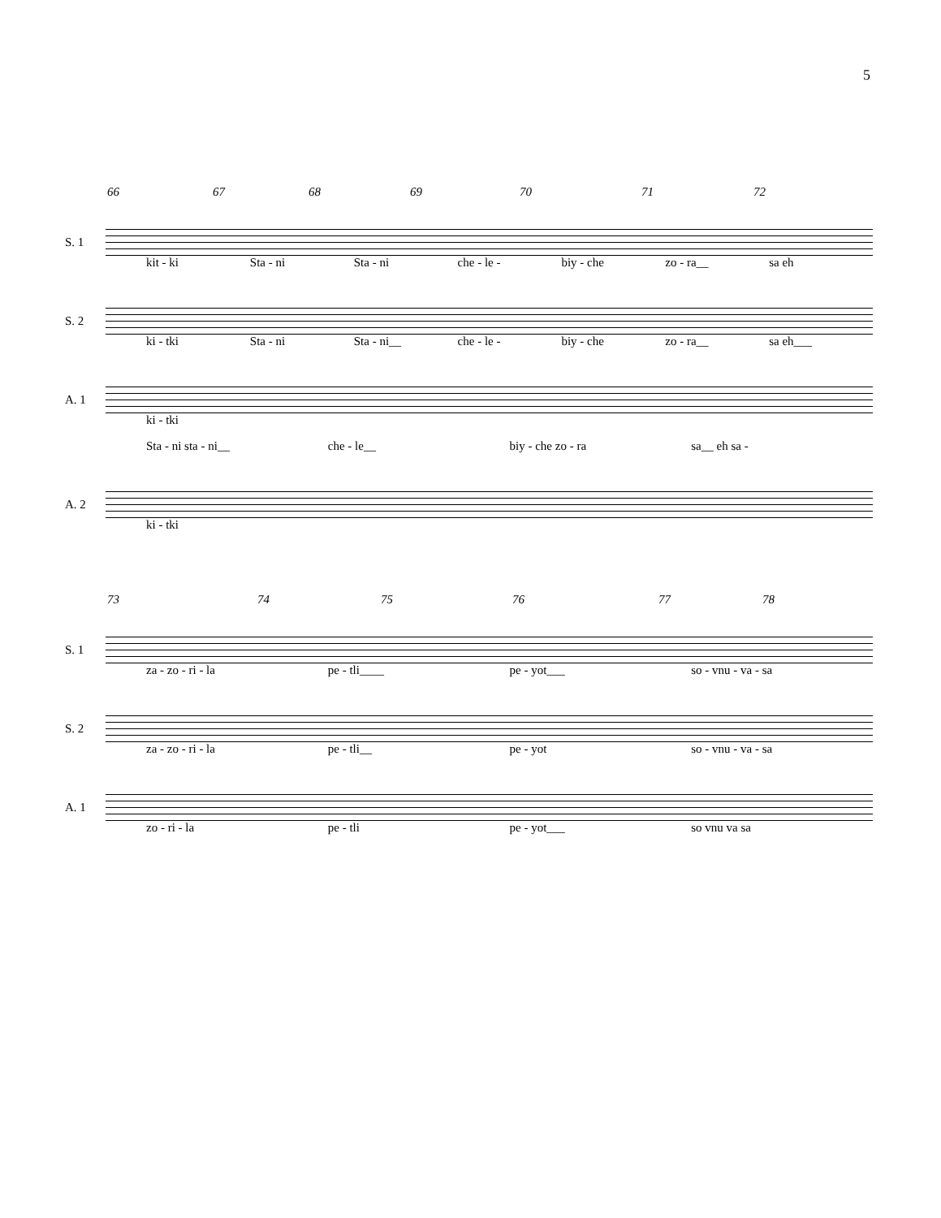5
66 67 68 69 70 71 72
S. 1
kit - ki Sta - ni Sta - ni che - le - biy - che zo - ra__ sa eh
S. 2
ki - tki Sta - ni Sta - ni__ che - le - biy - che zo - ra__ sa eh___
A. 1
ki - tki
Sta - ni sta - ni__ che - le__ biy - che zo - ra sa__ eh sa -
A. 2
ki - tki
73 74 75 76 77 78
S. 1
za - zo - ri - la pe - tli____ pe - yot___ so - vnu - va - sa
S. 2
za - zo - ri - la pe - tli__ pe - yot so - vnu - va - sa
A. 1
zo - ri - la pe - tli pe - yot___ so vnu va sa